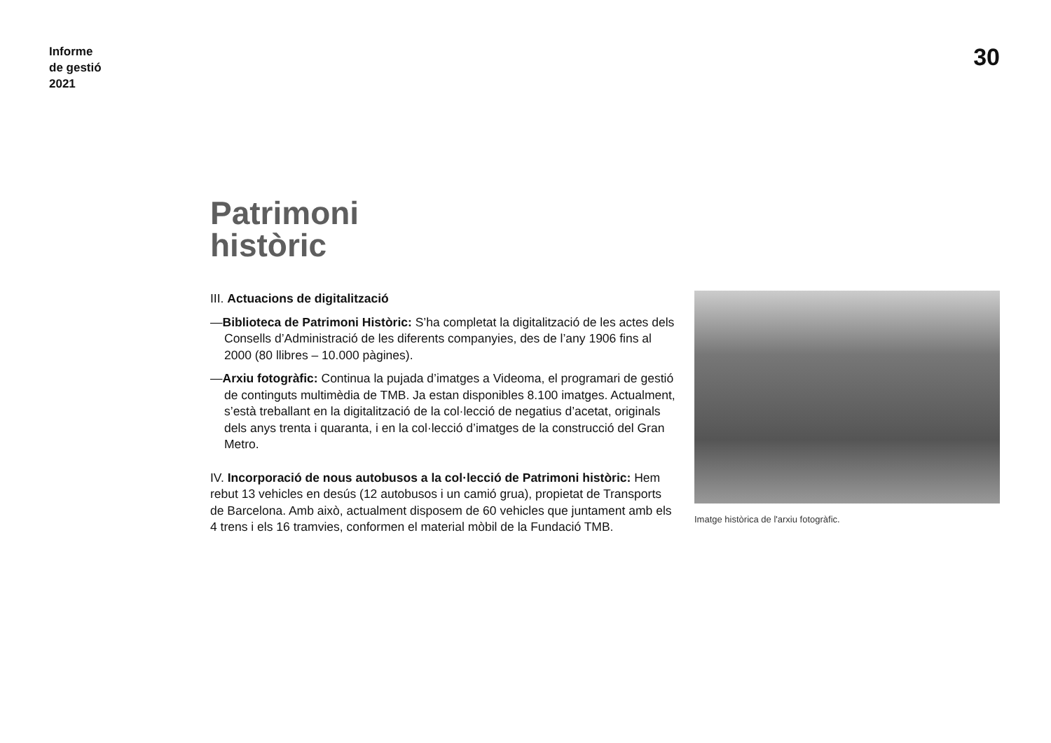Informe
de gestió
2021
30
Patrimoni
històric
III. Actuacions de digitalització
—Biblioteca de Patrimoni Històric: S’ha completat la digitalització de les actes dels Consells d’Administració de les diferents companyies, des de l’any 1906 fins al 2000 (80 llibres – 10.000 pàgines).
—Arxiu fotogràfic: Continua la pujada d’imatges a Videoma, el programari de gestió de continguts multimèdia de TMB. Ja estan disponibles 8.100 imatges. Actualment, s’està treballant en la digitalització de la col·lecció de negatius d’acetat, originals dels anys trenta i quaranta, i en la col·lecció d’imatges de la construcció del Gran Metro.
IV. Incorporació de nous autobusos a la col·lecció de Patrimoni històric: Hem rebut 13 vehicles en desús (12 autobusos i un camió grua), propietat de Transports de Barcelona. Amb això, actualment disposem de 60 vehicles que juntament amb els 4 trens i els 16 tramvies, conformen el material mòbil de la Fundació TMB.
Imatge històrica de l'arxiu fotogràfic.